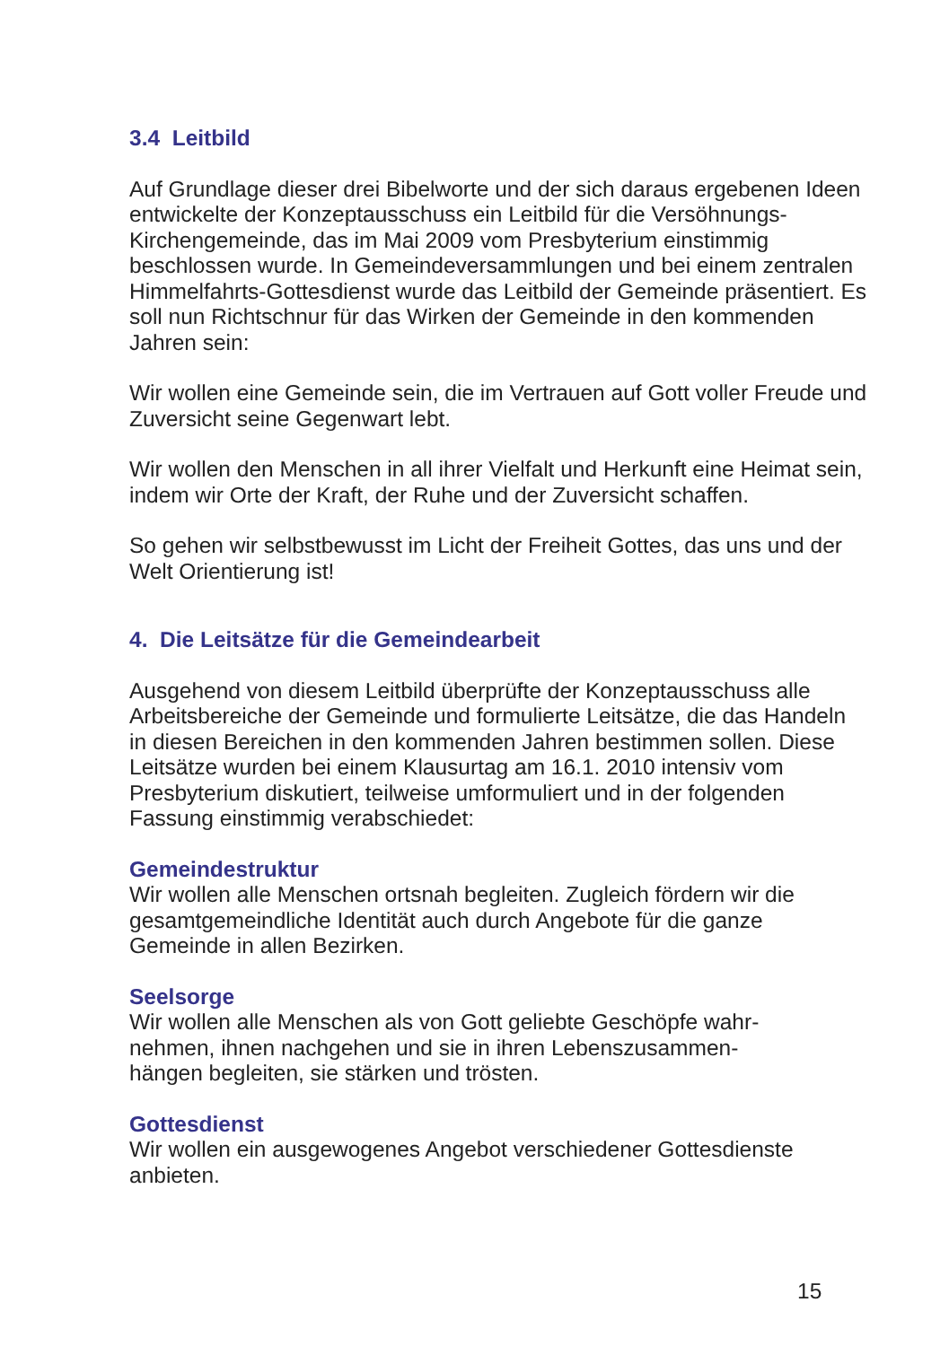3.4 Leitbild
Auf Grundlage dieser drei Bibelworte und der sich daraus ergebenen Ideen entwickelte der Konzeptausschuss ein Leitbild für die Versöhnungs-Kirchengemeinde, das im Mai 2009 vom Presbyterium einstimmig beschlossen wurde. In Gemeindeversammlungen und bei einem zentralen Himmelfahrts-Gottesdienst wurde das Leitbild der Gemeinde präsentiert. Es soll nun Richtschnur für das Wirken der Gemeinde in den kommenden Jahren sein:
Wir wollen eine Gemeinde sein, die im Vertrauen auf Gott voller Freude und Zuversicht seine Gegenwart lebt.
Wir wollen den Menschen in all ihrer Vielfalt und Herkunft eine Heimat sein, indem wir Orte der Kraft, der Ruhe und der Zuversicht schaffen.
So gehen wir selbstbewusst im Licht der Freiheit Gottes, das uns und der Welt Orientierung ist!
4. Die Leitsätze für die Gemeindearbeit
Ausgehend von diesem Leitbild überprüfte der Konzeptausschuss alle Arbeitsbereiche der Gemeinde und formulierte Leitsätze, die das Handeln in diesen Bereichen in den kommenden Jahren bestimmen sollen. Diese Leitsätze wurden bei einem Klausurtag am 16.1. 2010 intensiv vom Presbyterium diskutiert, teilweise umformuliert und in der folgenden Fassung einstimmig verabschiedet:
Gemeindestruktur
Wir wollen alle Menschen ortsnah begleiten. Zugleich fördern wir die gesamtgemeindliche Identität auch durch Angebote für die ganze Gemeinde in allen Bezirken.
Seelsorge
Wir wollen alle Menschen als von Gott geliebte Geschöpfe wahr-
nehmen, ihnen nachgehen und sie in ihren Lebenszusammen-
hängen begleiten, sie stärken und trösten.
Gottesdienst
Wir wollen ein ausgewogenes Angebot verschiedener Gottesdienste anbieten.
15